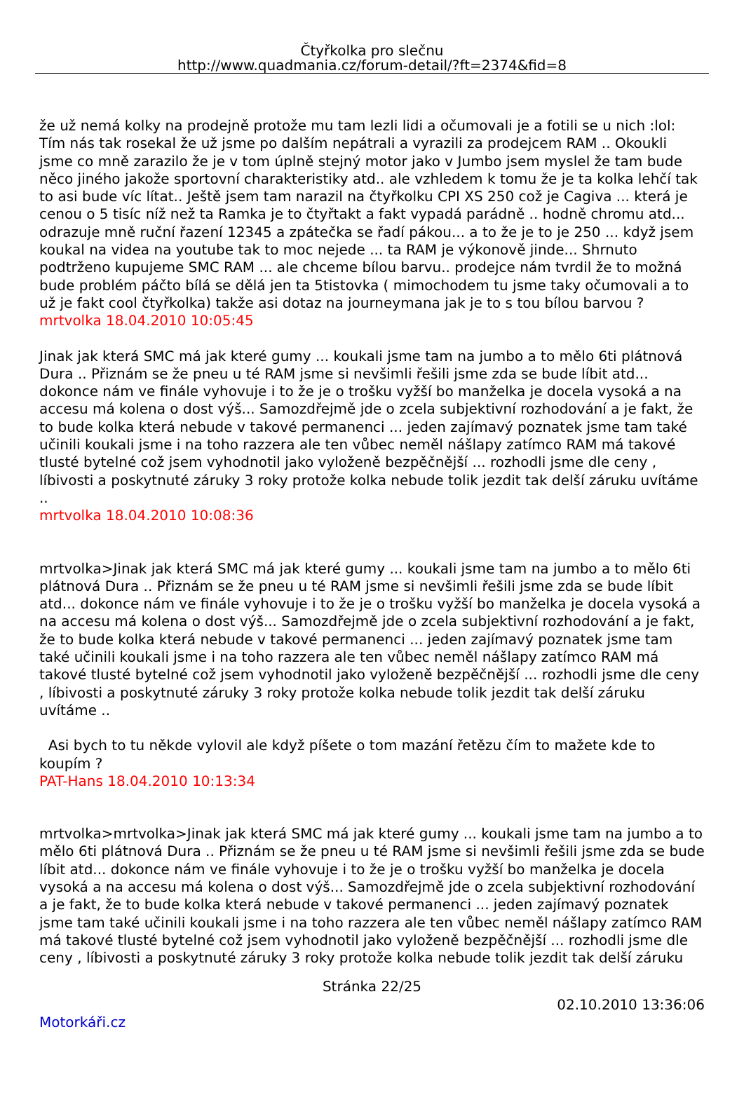Čtyřkolka pro slečnu
http://www.quadmania.cz/forum-detail/?ft=2374&fid=8
že už nemá kolky na prodejně protože mu tam lezli lidi a očumovali je a fotili se u nich :lol: Tím nás tak rosekal že už jsme po dalším nepátrali a vyrazili za prodejcem RAM .. Okoukli jsme co mně zarazilo že je v tom úplně stejný motor jako v Jumbo jsem myslel že tam bude něco jiného jakože sportovní charakteristiky atd.. ale vzhledem k tomu že je ta kolka lehčí tak to asi bude víc lítat.. Ještě jsem tam narazil na čtyřkolku CPI XS 250 což je Cagiva ... která je cenou o 5 tisíc níž než ta Ramka je to čtyřtakt a fakt vypadá parádně .. hodně chromu atd... odrazuje mně ruční řazení 12345 a zpátečka se řadí pákou... a to že je to je 250 ... když jsem koukal na videa na youtube tak to moc nejede ... ta RAM je výkonově jinde... Shrnuto podtrženo kupujeme SMC RAM ... ale chceme bílou barvu.. prodejce nám tvrdil že to možná bude problém páčto bílá se dělá jen ta 5tistovka ( mimochodem tu jsme taky očumovali a to už je fakt cool čtyřkolka) takže asi dotaz na journeymana jak je to s tou bílou barvou ?
mrtvolka 18.04.2010 10:05:45
Jinak jak která SMC má jak které gumy ... koukali jsme tam na jumbo a to mělo 6ti plátnová Dura .. Přiznám se že pneu u té RAM jsme si nevšimli řešili jsme zda se bude líbit atd... dokonce nám ve finále vyhovuje i to že je o trošku vyžší bo manželka je docela vysoká a na accesu má kolena o dost výš... Samozdřejmě jde o zcela subjektivní rozhodování a je fakt, že to bude kolka která nebude v takové permanenci ... jeden zajímavý poznatek jsme tam také učinili koukali jsme i na toho razzera ale ten vůbec neměl nášlapy zatímco RAM má takové tlusté bytelné což jsem vyhodnotil jako vyloženě bezpěčnější ... rozhodli jsme dle ceny , líbivosti a poskytnuté záruky 3 roky protože kolka nebude tolik jezdit tak delší záruku uvítáme ..
mrtvolka 18.04.2010 10:08:36
mrtvolka>Jinak jak která SMC má jak které gumy ... koukali jsme tam na jumbo a to mělo 6ti plátnová Dura .. Přiznám se že pneu u té RAM jsme si nevšimli řešili jsme zda se bude líbit atd... dokonce nám ve finále vyhovuje i to že je o trošku vyžší bo manželka je docela vysoká a na accesu má kolena o dost výš... Samozdřejmě jde o zcela subjektivní rozhodování a je fakt, že to bude kolka která nebude v takové permanenci ... jeden zajímavý poznatek jsme tam také učinili koukali jsme i na toho razzera ale ten vůbec neměl nášlapy zatímco RAM má takové tlusté bytelné což jsem vyhodnotil jako vyloženě bezpěčnější ... rozhodli jsme dle ceny , líbivosti a poskytnuté záruky 3 roky protože kolka nebude tolik jezdit tak delší záruku uvítáme ..
Asi bych to tu někde vylovil ale když píšete o tom mazání řetězu čím to mažete kde to koupím ?
PAT-Hans 18.04.2010 10:13:34
mrtvolka>mrtvolka>Jinak jak která SMC má jak které gumy ... koukali jsme tam na jumbo a to mělo 6ti plátnová Dura .. Přiznám se že pneu u té RAM jsme si nevšimli řešili jsme zda se bude líbit atd... dokonce nám ve finále vyhovuje i to že je o trošku vyžší bo manželka je docela vysoká a na accesu má kolena o dost výš... Samozdřejmě jde o zcela subjektivní rozhodování a je fakt, že to bude kolka která nebude v takové permanenci ... jeden zajímavý poznatek jsme tam také učinili koukali jsme i na toho razzera ale ten vůbec neměl nášlapy zatímco RAM má takové tlusté bytelné což jsem vyhodnotil jako vyloženě bezpěčnější ... rozhodli jsme dle ceny , líbivosti a poskytnuté záruky 3 roky protože kolka nebude tolik jezdit tak delší záruku
Stránka 22/25
02.10.2010 13:36:06
Motorkáři.cz